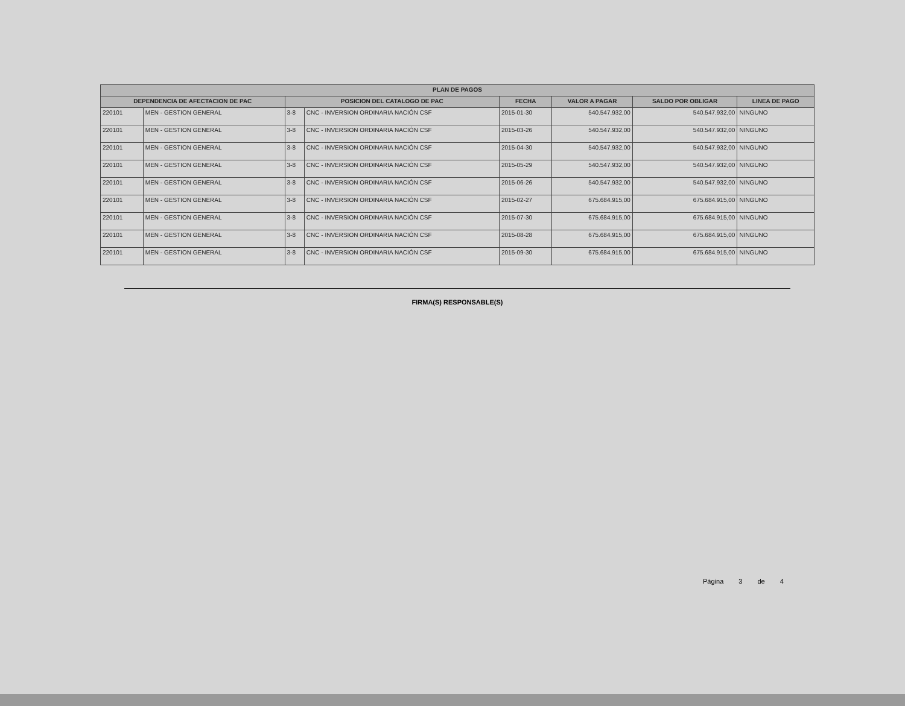| PLAN DE PAGOS | | | | | | | |
| --- | --- | --- | --- | --- | --- | --- | --- |
| DEPENDENCIA DE AFECTACION DE PAC | | POSICION DEL CATALOGO DE PAC | | FECHA | VALOR A PAGAR | SALDO POR OBLIGAR | LINEA DE PAGO |
| 220101 | MEN - GESTION GENERAL | 3-8 | CNC - INVERSION ORDINARIA NACIÓN CSF | 2015-01-30 | 540.547.932,00 | 540.547.932,00 | NINGUNO |
| 220101 | MEN - GESTION GENERAL | 3-8 | CNC - INVERSION ORDINARIA NACIÓN CSF | 2015-03-26 | 540.547.932,00 | 540.547.932,00 | NINGUNO |
| 220101 | MEN - GESTION GENERAL | 3-8 | CNC - INVERSION ORDINARIA NACIÓN CSF | 2015-04-30 | 540.547.932,00 | 540.547.932,00 | NINGUNO |
| 220101 | MEN - GESTION GENERAL | 3-8 | CNC - INVERSION ORDINARIA NACIÓN CSF | 2015-05-29 | 540.547.932,00 | 540.547.932,00 | NINGUNO |
| 220101 | MEN - GESTION GENERAL | 3-8 | CNC - INVERSION ORDINARIA NACIÓN CSF | 2015-06-26 | 540.547.932,00 | 540.547.932,00 | NINGUNO |
| 220101 | MEN - GESTION GENERAL | 3-8 | CNC - INVERSION ORDINARIA NACIÓN CSF | 2015-02-27 | 675.684.915,00 | 675.684.915,00 | NINGUNO |
| 220101 | MEN - GESTION GENERAL | 3-8 | CNC - INVERSION ORDINARIA NACIÓN CSF | 2015-07-30 | 675.684.915,00 | 675.684.915,00 | NINGUNO |
| 220101 | MEN - GESTION GENERAL | 3-8 | CNC - INVERSION ORDINARIA NACIÓN CSF | 2015-08-28 | 675.684.915,00 | 675.684.915,00 | NINGUNO |
| 220101 | MEN - GESTION GENERAL | 3-8 | CNC - INVERSION ORDINARIA NACIÓN CSF | 2015-09-30 | 675.684.915,00 | 675.684.915,00 | NINGUNO |
FIRMA(S) RESPONSABLE(S)
Página 3 de 4